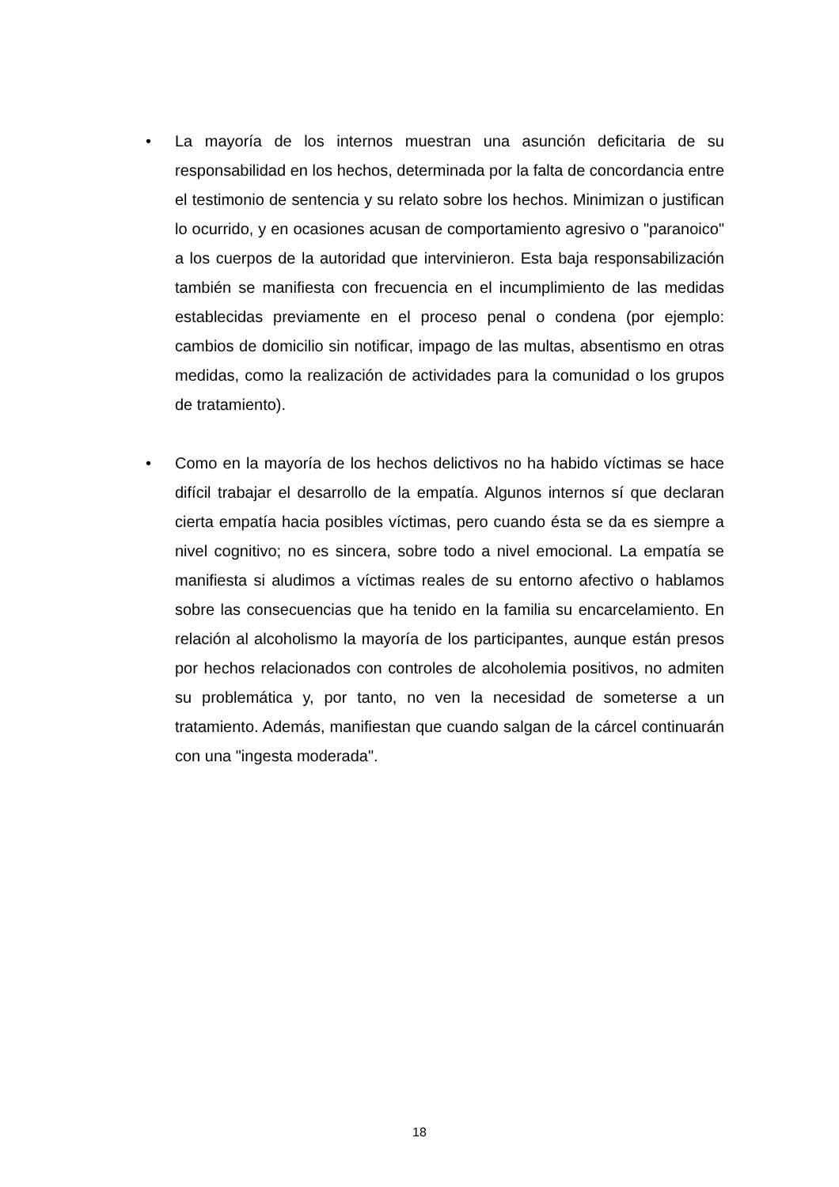• La mayoría de los internos muestran una asunción deficitaria de su responsabilidad en los hechos, determinada por la falta de concordancia entre el testimonio de sentencia y su relato sobre los hechos. Minimizan o justifican lo ocurrido, y en ocasiones acusan de comportamiento agresivo o "paranoico" a los cuerpos de la autoridad que intervinieron. Esta baja responsabilización también se manifiesta con frecuencia en el incumplimiento de las medidas establecidas previamente en el proceso penal o condena (por ejemplo: cambios de domicilio sin notificar, impago de las multas, absentismo en otras medidas, como la realización de actividades para la comunidad o los grupos de tratamiento).
• Como en la mayoría de los hechos delictivos no ha habido víctimas se hace difícil trabajar el desarrollo de la empatía. Algunos internos sí que declaran cierta empatía hacia posibles víctimas, pero cuando ésta se da es siempre a nivel cognitivo; no es sincera, sobre todo a nivel emocional. La empatía se manifiesta si aludimos a víctimas reales de su entorno afectivo o hablamos sobre las consecuencias que ha tenido en la familia su encarcelamiento. En relación al alcoholismo la mayoría de los participantes, aunque están presos por hechos relacionados con controles de alcoholemia positivos, no admiten su problemática y, por tanto, no ven la necesidad de someterse a un tratamiento. Además, manifiestan que cuando salgan de la cárcel continuarán con una "ingesta moderada".
18